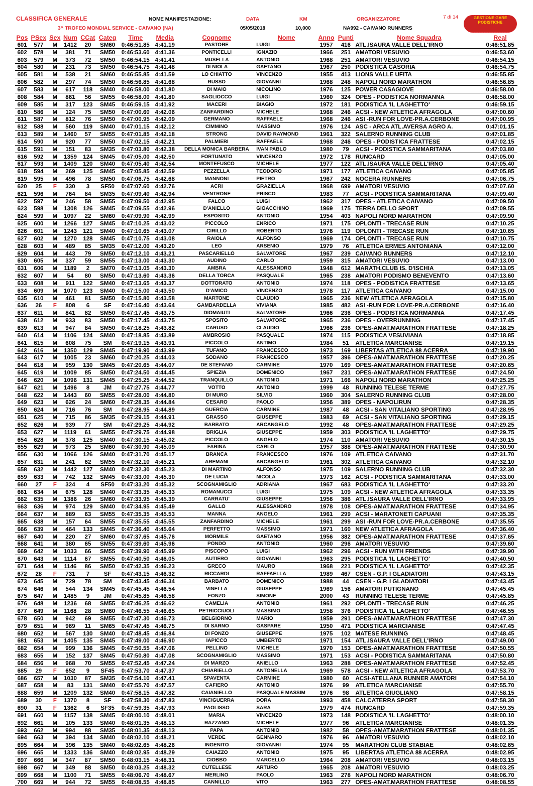CLASSIFICA GENERALE NOME MANIFESTAZIONE: DATA KM ORGANIZZATORE 7 di 14
GESTIONE GARE PODISTICHE
3^ TROFEO MONDIAL SERVICE - CAIVANO (NA)
05/05/2018 10,000 NA992 - CAIVANO RUNNERS
| Pos | PSex | Sex | Num | CCat | Categ | Time | Media | Cognome | Nome | Anno | Punti | Nome Squadra | Real |
| --- | --- | --- | --- | --- | --- | --- | --- | --- | --- | --- | --- | --- | --- |
| 601 | 577 | M | 1412 | 20 | SM60 | 0:46:51.85 | 4:41.19 | PASTORE | LUIGI | 1957 | 416 | ATL.ISAURA VALLE DELL'IRNO | 0:46:51.85 |
| 602 | 578 | M | 381 | 71 | SM50 | 0:46:53.60 | 4:41.36 | PONTICELLI | IGNAZIO | 1966 | 251 | AMATORI VESUVIO | 0:46:53.60 |
| 603 | 579 | M | 373 | 72 | SM50 | 0:46:54.15 | 4:41.41 | MUSELLA | ANTONIO | 1968 | 251 | AMATORI VESUVIO | 0:46:54.15 |
| 604 | 580 | M | 231 | 73 | SM50 | 0:46:54.75 | 4:41.48 | DI NIOLA | GAETANO | 1967 | 250 | PODISTICA CASORIA | 0:46:54.75 |
| 605 | 581 | M | 538 | 21 | SM60 | 0:46:55.85 | 4:41.59 | LO CHIATTO | VINCENZO | 1955 | 413 | LIONS VALLE UFITA | 0:46:55.85 |
| 606 | 582 | M | 297 | 74 | SM50 | 0:46:56.85 | 4:41.68 | RUSSO | GIOVANNI | 1968 | 248 | NAPOLI NORD MARATHON | 0:46:56.85 |
| 607 | 583 | M | 617 | 118 | SM40 | 0:46:58.00 | 4:41.80 | DI MAIO | NICOLINO | 1976 | 125 | POWER CASAGIOVE | 0:46:58.00 |
| 608 | 584 | M | 861 | 56 | SM55 | 0:46:58.00 | 4:41.80 | SAGLIOCCO | LUIGI | 1960 | 324 | OPES - PODISTICA NORMANNA | 0:46:58.00 |
| 609 | 585 | M | 317 | 123 | SM45 | 0:46:59.15 | 4:41.92 | MACERI | BIAGIO | 1972 | 181 | PODISTICA 'IL LAGHETTO' | 0:46:59.15 |
| 610 | 586 | M | 124 | 75 | SM50 | 0:47:00.60 | 4:42.06 | ZANFARDINO | MICHELE | 1968 | 246 | ACSI - NEW ATLETICA AFRAGOLA | 0:47:00.60 |
| 611 | 587 | M | 812 | 76 | SM50 | 0:47:00.95 | 4:42.09 | GERMANO | RAFFAELE | 1968 | 246 | ASI -RUN FOR LOVE-PR.A.CERBONE | 0:47:00.95 |
| 612 | 588 | M | 560 | 119 | SM40 | 0:47:01.15 | 4:42.12 | CIMMINO | MASSIMO | 1976 | 124 | ASC - ARCA ATL.AVERSA AGRO A. | 0:47:01.15 |
| 613 | 589 | M | 1460 | 57 | SM55 | 0:47:01.85 | 4:42.18 | STRONG | DAVID RAYMOND | 1961 | 322 | SALERNO RUNNING CLUB | 0:47:01.85 |
| 614 | 590 | M | 920 | 77 | SM50 | 0:47:02.15 | 4:42.21 | PALMIERI | RAFFAELE | 1968 | 246 | OPES - PODISTICA FRATTESE | 0:47:02.15 |
| 615 | 591 | M | 151 | 83 | SM35 | 0:47:03.80 | 4:42.38 | DELLA MONICA BARBERA | IVAN PABLO | 1980 | 79 | ACSI - PODISTICA SAMMARITANA | 0:47:03.80 |
| 616 | 592 | M | 1359 | 124 | SM45 | 0:47:05.00 | 4:42.50 | FORTUNATO | VINCENZO | 1972 | 178 | RUNCARD | 0:47:05.00 |
| 617 | 593 | M | 1409 | 120 | SM40 | 0:47:05.40 | 4:42.54 | MONTEFUSCO | MICHELE | 1977 | 122 | ATL.ISAURA VALLE DELL'IRNO | 0:47:05.40 |
| 618 | 594 | M | 269 | 125 | SM45 | 0:47:05.85 | 4:42.59 | PEZZELLA | TEODORO | 1971 | 177 | ATLETICA CAIVANO | 0:47:05.85 |
| 619 | 595 | M | 496 | 78 | SM50 | 0:47:06.75 | 4:42.68 | MANNONI | PIETRO | 1967 | 242 | NOCERA RUNNERS | 0:47:06.75 |
| 620 | 25 | F | 330 | 3 | SF50 | 0:47:07.60 | 4:42.76 | ACRI | GRAZIELLA | 1968 | 699 | AMATORI VESUVIO | 0:47:07.60 |
| 621 | 596 | M | 764 | 84 | SM35 | 0:47:09.40 | 4:42.94 | VENTRONE | PRISCO | 1983 | 77 | ACSI - PODISTICA SAMMARITANA | 0:47:09.40 |
| 622 | 597 | M | 246 | 58 | SM55 | 0:47:09.50 | 4:42.95 | FALCO | LUIGI | 1962 | 317 | OPES - ATLETICA CAIVANO | 0:47:09.50 |
| 623 | 598 | M | 1308 | 126 | SM45 | 0:47:09.55 | 4:42.96 | D'ANIELLO | GIOACCHINO | 1969 | 175 | TERRA DELLO SPORT | 0:47:09.55 |
| 624 | 599 | M | 1097 | 22 | SM60 | 0:47:09.90 | 4:42.99 | ESPOSITO | ANTONIO | 1954 | 403 | NAPOLI NORD MARATHON | 0:47:09.90 |
| 625 | 600 | M | 1266 | 127 | SM45 | 0:47:10.25 | 4:43.02 | PICCOLO | ENRICO | 1971 | 175 | OPLONTI - TRECASE RUN | 0:47:10.25 |
| 626 | 601 | M | 1243 | 121 | SM40 | 0:47:10.65 | 4:43.07 | CIRILLO | ROBERTO | 1976 | 119 | OPLONTI - TRECASE RUN | 0:47:10.65 |
| 627 | 602 | M | 1270 | 128 | SM45 | 0:47:10.75 | 4:43.08 | RAIOLA | ALFONSO | 1969 | 174 | OPLONTI - TRECASE RUN | 0:47:10.75 |
| 628 | 603 | M | 489 | 85 | SM35 | 0:47:12.00 | 4:43.20 | LEO | ARSENIO | 1979 | 76 | ATLETICA ERMES ANTONIANA | 0:47:12.00 |
| 629 | 604 | M | 443 | 79 | SM50 | 0:47:12.10 | 4:43.21 | PASCARIELLO | SALVATORE | 1967 | 239 | CAIVANO RUNNERS | 0:47:12.10 |
| 630 | 605 | M | 337 | 59 | SM55 | 0:47:13.00 | 4:43.30 | AUDINO | CARLO | 1959 | 315 | AMATORI VESUVIO | 0:47:13.00 |
| 631 | 606 | M | 1189 | 2 | SM70 | 0:47:13.05 | 4:43.30 | AMBRA | ALESSANDRO | 1948 | 612 | MARATH.CLUB IS. D'ISCHIA | 0:47:13.05 |
| 632 | 607 | M | 54 | 80 | SM50 | 0:47:13.60 | 4:43.36 | DELLA TORCA | PASQUALE | 1965 | 238 | AMATORI PODISMO BENEVENTO | 0:47:13.60 |
| 633 | 608 | M | 911 | 122 | SM40 | 0:47:13.65 | 4:43.37 | DOTTORATO | ANTONIO | 1974 | 118 | OPES - PODISTICA FRATTESE | 0:47:13.65 |
| 634 | 609 | M | 1070 | 123 | SM40 | 0:47:15.00 | 4:43.50 | D'AMICO | VINCENZO | 1978 | 117 | ATLETICA CAIVANO | 0:47:15.00 |
| 635 | 610 | M | 461 | 81 | SM50 | 0:47:15.80 | 4:43.58 | MARTONE | CLAUDIO | 1965 | 236 | NEW ATLETICA AFRAGOLA | 0:47:15.80 |
| 636 | 26 | F | 808 | 6 | SF | 0:47:16.40 | 4:43.64 | GAMBARDELLA | VIVIANA | 1985 | 482 | ASI -RUN FOR LOVE-PR.A.CERBONE | 0:47:16.40 |
| 637 | 611 | M | 841 | 82 | SM50 | 0:47:17.45 | 4:43.75 | DIOMAIUTI | SALVATORE | 1966 | 236 | OPES - PODISTICA NORMANNA | 0:47:17.45 |
| 638 | 612 | M | 933 | 83 | SM50 | 0:47:17.45 | 4:43.75 | SPOSITO | SALVATORE | 1965 | 236 | OPES - OVERRUNNING | 0:47:17.45 |
| 639 | 613 | M | 947 | 84 | SM50 | 0:47:18.25 | 4:43.82 | CARUSO | CLAUDIO | 1966 | 236 | OPES-AMAT.MARATHON FRATTESE | 0:47:18.25 |
| 640 | 614 | M | 1106 | 124 | SM40 | 0:47:18.85 | 4:43.89 | AMBROSIO | PASQUALE | 1974 | 115 | PODISTICA VESUVIANA | 0:47:18.85 |
| 641 | 615 | M | 608 | 75 | SM | 0:47:19.15 | 4:43.91 | PICCOLO | ANTIMO | 1984 | 51 | ATLETICA MARCIANISE | 0:47:19.15 |
| 642 | 616 | M | 1350 | 129 | SM45 | 0:47:19.90 | 4:43.99 | TUFANO | FRANCESCO | 1973 | 169 | LIBERTAS ATLETICA 88 ACERRA | 0:47:19.90 |
| 643 | 617 | M | 1005 | 23 | SM60 | 0:47:20.25 | 4:44.03 | SODANO | FRANCESCO | 1957 | 396 | OPES-AMAT.MARATHON FRATTESE | 0:47:20.25 |
| 644 | 618 | M | 959 | 130 | SM45 | 0:47:20.65 | 4:44.07 | DE STEFANO | CARMINE | 1970 | 169 | OPES-AMAT.MARATHON FRATTESE | 0:47:20.65 |
| 645 | 619 | M | 1009 | 85 | SM50 | 0:47:24.50 | 4:44.45 | SPIEZIA | DOMENICO | 1967 | 231 | OPES-AMAT.MARATHON FRATTESE | 0:47:24.50 |
| 646 | 620 | M | 1096 | 131 | SM45 | 0:47:25.25 | 4:44.52 | TRANQUILLO | ANTONIO | 1971 | 166 | NAPOLI NORD MARATHON | 0:47:25.25 |
| 647 | 621 | M | 1496 | 8 | JM | 0:47:27.75 | 4:44.77 | VOTTO | ANTONIO | 1999 | 48 | RUNNING TELESE TERME | 0:47:27.75 |
| 648 | 622 | M | 1443 | 60 | SM55 | 0:47:28.00 | 4:44.80 | DI MURO | SILVIO | 1960 | 304 | SALERNO RUNNING CLUB | 0:47:28.00 |
| 649 | 623 | M | 626 | 24 | SM60 | 0:47:28.35 | 4:44.84 | CESARO | PAOLO | 1956 | 389 | OPES - NAPOLIRUN | 0:47:28.35 |
| 650 | 624 | M | 716 | 76 | SM | 0:47:28.95 | 4:44.89 | GUERCIA | CARMINE | 1987 | 48 | ACSI - SAN VITALIANO SPORTING | 0:47:28.95 |
| 651 | 625 | M | 715 | 86 | SM35 | 0:47:29.15 | 4:44.91 | GRASSO | GIUSEPPE | 1983 | 69 | ACSI - SAN VITALIANO SPORTING | 0:47:29.15 |
| 652 | 626 | M | 939 | 77 | SM | 0:47:29.25 | 4:44.92 | BARBATO | ARCANGELO | 1992 | 48 | OPES-AMAT.MARATHON FRATTESE | 0:47:29.25 |
| 653 | 627 | M | 1119 | 61 | SM55 | 0:47:29.75 | 4:44.98 | BRIGLIA | GIUSEPPE | 1959 | 303 | PODISTICA 'IL LAGHETTO' | 0:47:29.75 |
| 654 | 628 | M | 378 | 125 | SM40 | 0:47:30.15 | 4:45.02 | PICCOLO | ANGELO | 1974 | 110 | AMATORI VESUVIO | 0:47:30.15 |
| 655 | 629 | M | 973 | 25 | SM60 | 0:47:30.90 | 4:45.09 | FARINA | CARLO | 1957 | 388 | OPES-AMAT.MARATHON FRATTESE | 0:47:30.90 |
| 656 | 630 | M | 1066 | 126 | SM40 | 0:47:31.70 | 4:45.17 | BRANCA | FRANCESCO | 1976 | 109 | ATLETICA CAIVANO | 0:47:31.70 |
| 657 | 631 | M | 241 | 62 | SM55 | 0:47:32.10 | 4:45.21 | AREMANI | ARCANGELO | 1961 | 302 | ATLETICA CAIVANO | 0:47:32.10 |
| 658 | 632 | M | 1442 | 127 | SM40 | 0:47:32.30 | 4:45.23 | DI MARTINO | ALFONSO | 1975 | 109 | SALERNO RUNNING CLUB | 0:47:32.30 |
| 659 | 633 | M | 742 | 132 | SM45 | 0:47:33.00 | 4:45.30 | DE LUCIA | NICOLA | 1973 | 162 | ACSI - PODISTICA SAMMARITANA | 0:47:33.00 |
| 660 | 27 | F | 324 | 4 | SF50 | 0:47:33.20 | 4:45.32 | SCOGNAMIGLIO | ADRIANA | 1967 | 683 | PODISTICA 'IL LAGHETTO' | 0:47:33.20 |
| 661 | 634 | M | 675 | 128 | SM40 | 0:47:33.35 | 4:45.33 | ROMANUCCI | LUIGI | 1975 | 109 | ACSI - NEW ATLETICA AFRAGOLA | 0:47:33.35 |
| 662 | 635 | M | 1386 | 26 | SM60 | 0:47:33.95 | 4:45.39 | CARRATU' | GIUSEPPE | 1956 | 386 | ATL.ISAURA VALLE DELL'IRNO | 0:47:33.95 |
| 663 | 636 | M | 974 | 129 | SM40 | 0:47:34.95 | 4:45.49 | GALLO | ALESSANDRO | 1978 | 108 | OPES-AMAT.MARATHON FRATTESE | 0:47:34.95 |
| 664 | 637 | M | 889 | 63 | SM55 | 0:47:35.35 | 4:45.53 | MANNA | ANGELO | 1961 | 299 | ACSI - MARATONETI CAPUANI | 0:47:35.35 |
| 665 | 638 | M | 157 | 64 | SM55 | 0:47:35.55 | 4:45.55 | ZANFARDINO | MICHELE | 1961 | 299 | ASI -RUN FOR LOVE-PR.A.CERBONE | 0:47:35.55 |
| 666 | 639 | M | 464 | 133 | SM45 | 0:47:36.40 | 4:45.64 | PERFETTO | MASSIMO | 1971 | 160 | NEW ATLETICA AFRAGOLA | 0:47:36.40 |
| 667 | 640 | M | 220 | 27 | SM60 | 0:47:37.65 | 4:45.76 | MORMILE | GAETANO | 1956 | 382 | OPES-AMAT.MARATHON FRATTESE | 0:47:37.65 |
| 668 | 641 | M | 380 | 65 | SM55 | 0:47:39.60 | 4:45.96 | PONDO | ANTONIO | 1960 | 296 | AMATORI VESUVIO | 0:47:39.60 |
| 669 | 642 | M | 1033 | 66 | SM55 | 0:47:39.90 | 4:45.99 | PISCOPO | LUIGI | 1962 | 296 | ACSI - RUN WITH FRIENDS | 0:47:39.90 |
| 670 | 643 | M | 1114 | 67 | SM55 | 0:47:40.50 | 4:46.05 | AUTIERO | GIOVANNI | 1963 | 295 | PODISTICA 'IL LAGHETTO' | 0:47:40.50 |
| 671 | 644 | M | 1146 | 86 | SM50 | 0:47:42.35 | 4:46.23 | GRECO | MAURO | 1968 | 221 | PODISTICA 'IL LAGHETTO' | 0:47:42.35 |
| 672 | 28 | F | 731 | 7 | SF | 0:47:43.15 | 4:46.32 | RICCARDI | RAFFAELLA | 1989 | 467 | CSEN - G.P. I GLADIATORI | 0:47:43.15 |
| 673 | 645 | M | 729 | 78 | SM | 0:47:43.45 | 4:46.34 | BARBATO | DOMENICO | 1988 | 44 | CSEN - G.P. I GLADIATORI | 0:47:43.45 |
| 674 | 646 | M | 544 | 134 | SM45 | 0:47:45.45 | 4:46.54 | VINELLA | GIUSEPPE | 1969 | 156 | AMATORI PUTIGNANO | 0:47:45.45 |
| 675 | 647 | M | 1485 | 9 | JM | 0:47:45.85 | 4:46.58 | FONZO | SIMONE | 2000 | 43 | RUNNING TELESE TERME | 0:47:45.85 |
| 676 | 648 | M | 1236 | 68 | SM55 | 0:47:46.25 | 4:46.62 | CAMELIA | ANTONIO | 1961 | 292 | OPLONTI - TRECASE RUN | 0:47:46.25 |
| 677 | 649 | M | 1168 | 28 | SM60 | 0:47:46.55 | 4:46.65 | PETRICCIUOLI | MASSIMO | 1958 | 376 | PODISTICA 'IL LAGHETTO' | 0:47:46.55 |
| 678 | 650 | M | 942 | 69 | SM55 | 0:47:47.30 | 4:46.73 | BELGIORNO | MARIO | 1959 | 291 | OPES-AMAT.MARATHON FRATTESE | 0:47:47.30 |
| 679 | 651 | M | 969 | 11 | SM65 | 0:47:47.45 | 4:46.75 | DI SARNO | GASPARE | 1950 | 471 | PODISTICA MARCIANISE | 0:47:47.45 |
| 680 | 652 | M | 567 | 130 | SM40 | 0:47:48.45 | 4:46.84 | DI FONZO | GIUSEPPE | 1975 | 102 | MATESE RUNNING | 0:47:48.45 |
| 681 | 653 | M | 1405 | 135 | SM45 | 0:47:49.00 | 4:46.90 | IAPICCO | UMBERTO | 1971 | 154 | ATL.ISAURA VALLE DELL'IRNO | 0:47:49.00 |
| 682 | 654 | M | 999 | 136 | SM45 | 0:47:50.55 | 4:47.06 | PELLINO | MICHELE | 1970 | 153 | OPES-AMAT.MARATHON FRATTESE | 0:47:50.55 |
| 683 | 655 | M | 152 | 137 | SM45 | 0:47:50.80 | 4:47.08 | SCOGNAMIGLIO | MASSIMO | 1971 | 153 | ACSI - PODISTICA SAMMARITANA | 0:47:50.80 |
| 684 | 656 | M | 968 | 70 | SM55 | 0:47:52.45 | 4:47.24 | DI MARZO | ANIELLO | 1963 | 288 | OPES-AMAT.MARATHON FRATTESE | 0:47:52.45 |
| 685 | 29 | F | 652 | 9 | SF45 | 0:47:53.70 | 4:47.37 | CHIARIELLO | ANTONELLA | 1969 | 578 | ACSI - NEW ATLETICA AFRAGOLA | 0:47:53.70 |
| 686 | 657 | M | 1030 | 87 | SM35 | 0:47:54.10 | 4:47.41 | SPAVENTA | CARMINE | 1980 | 60 | ACSI-ATELLANA RUNNER AMATORI | 0:47:54.10 |
| 687 | 658 | M | 83 | 131 | SM40 | 0:47:55.70 | 4:47.57 | CAFIERO | ANTONIO | 1976 | 99 | ATLETICA MARCIANISE | 0:47:55.70 |
| 688 | 659 | M | 1209 | 132 | SM40 | 0:47:58.15 | 4:47.82 | CAIANIELLO | PASQUALE MASSIM | 1976 | 98 | ATLETICA GIUGLIANO | 0:47:58.15 |
| 689 | 30 | F | 1370 | 8 | SF | 0:47:58.30 | 4:47.83 | VINCIGUERRA | DORA | 1993 | 458 | CALCATERRA SPORT | 0:47:58.30 |
| 690 | 31 | F | 1362 | 6 | SF35 | 0:47:59.35 | 4:47.93 | PAOLISSO | SARA | 1979 | 474 | RUNCARD | 0:47:59.35 |
| 691 | 660 | M | 1157 | 138 | SM45 | 0:48:00.10 | 4:48.01 | MARIA | VINCENZO | 1973 | 148 | PODISTICA 'IL LAGHETTO' | 0:48:00.10 |
| 692 | 661 | M | 105 | 133 | SM40 | 0:48:01.35 | 4:48.13 | RAZZANO | MICHELE | 1977 | 96 | ATLETICA MARCIANISE | 0:48:01.35 |
| 693 | 662 | M | 994 | 88 | SM35 | 0:48:01.35 | 4:48.13 | PAPA | ANTONIO | 1982 | 58 | OPES-AMAT.MARATHON FRATTESE | 0:48:01.35 |
| 694 | 663 | M | 394 | 134 | SM40 | 0:48:02.10 | 4:48.21 | VERDE | GENNARO | 1976 | 96 | AMATORI VESUVIO | 0:48:02.10 |
| 695 | 664 | M | 396 | 135 | SM40 | 0:48:02.65 | 4:48.26 | INGENITO | GIOVANNI | 1974 | 95 | MARATHON CLUB STABIAE | 0:48:02.65 |
| 696 | 665 | M | 1333 | 136 | SM40 | 0:48:02.95 | 4:48.29 | CAIAZZO | ANTONIO | 1975 | 95 | LIBERTAS ATLETICA 88 ACERRA | 0:48:02.95 |
| 697 | 666 | M | 347 | 87 | SM50 | 0:48:03.15 | 4:48.31 | CIOBBO | MARCELLO | 1964 | 208 | AMATORI VESUVIO | 0:48:03.15 |
| 698 | 667 | M | 349 | 88 | SM50 | 0:48:03.25 | 4:48.32 | CUTELLESE | ARTURO | 1965 | 208 | AMATORI VESUVIO | 0:48:03.25 |
| 699 | 668 | M | 1100 | 71 | SM55 | 0:48:06.70 | 4:48.67 | MERLINO | PAOLO | 1963 | 278 | NAPOLI NORD MARATHON | 0:48:06.70 |
| 700 | 669 | M | 944 | 72 | SM55 | 0:48:08.55 | 4:48.85 | CANNILLO | VITO | 1963 | 277 | OPES-AMAT.MARATHON FRATTESE | 0:48:08.55 |